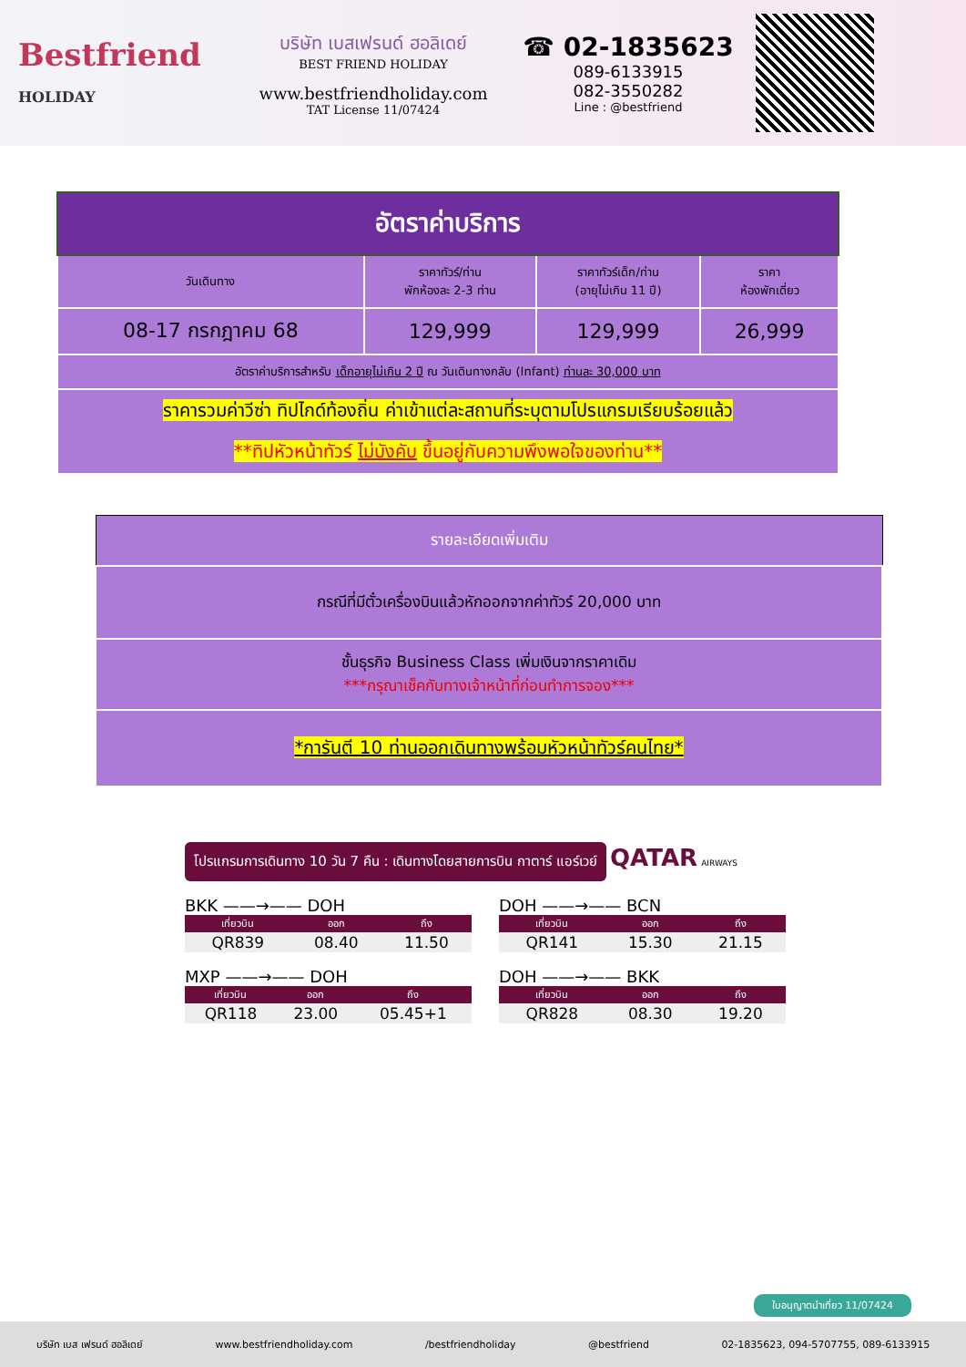Bestfriend
HOLIDAY
บริษัท เบสเฟรนด์ ฮอลิเดย์
BEST FRIEND HOLIDAY
www.bestfriendholiday.com
TAT License 11/07424
☎ 02-1835623
089-6133915
082-3550282
Line : @bestfriend
| อัตราค่าบริการ | | | |
| --- | --- | --- | --- |
| วันเดินทาง | ราคาทัวร์/ท่าน พักห้องละ 2-3 ท่าน | ราคาทัวร์เด็ก/ท่าน (อายุไม่เกิน 11 ปี) | ราคา ห้องพักเดี่ยว |
| 08-17 กรกฎาคม 68 | 129,999 | 129,999 | 26,999 |
| อัตราค่าบริการสำหรับ เด็กอายุไม่เกิน 2 ปี ณ วันเดินทางกลับ (Infant) ท่านละ 30,000 บาท | | | |
| ราคารวมค่าวีซ่า ทิปไกด์ท้องถิ่น ค่าเข้าแต่ละสถานที่ระบุตามโปรแกรมเรียบร้อยแล้ว **ทิปหัวหน้าทัวร์ ไม่บังคับ ขึ้นอยู่กับความพึงพอใจของท่าน** | | | |
| รายละเอียดเพิ่มเติม |
| --- |
| กรณีที่มีตั๋วเครื่องบินแล้วหักออกจากค่าทัวร์ 20,000 บาท |
| ชั้นธุรกิจ Business Class เพิ่มเงินจากราคาเดิม ***กรุณาเช็คกับทางเจ้าหน้าที่ก่อนทำการจอง*** |
| *การันตี 10 ท่านออกเดินทางพร้อมหัวหน้าทัวร์คนไทย* |
โปรแกรมการเดินทาง 10 วัน 7 คืน : เดินทางโดยสายการบิน กาตาร์ แอร์เวย์ QATAR AIRWAYS
BKK ——→—— DOH
| เที่ยวบิน | ออก | ถึง |
| --- | --- | --- |
| QR839 | 08.40 | 11.50 |
DOH ——→—— BCN
| เที่ยวบิน | ออก | ถึง |
| --- | --- | --- |
| QR141 | 15.30 | 21.15 |
MXP ——→—— DOH
| เที่ยวบิน | ออก | ถึง |
| --- | --- | --- |
| QR118 | 23.00 | 05.45+1 |
DOH ——→—— BKK
| เที่ยวบิน | ออก | ถึง |
| --- | --- | --- |
| QR828 | 08.30 | 19.20 |
ใบอนุญาตนำเที่ยว 11/07424
บริษัท เบส เฟรนด์ ฮอลิเดย์ www.bestfriendholiday.com /bestfriendholiday @bestfriend 02-1835623, 094-5707755, 089-6133915